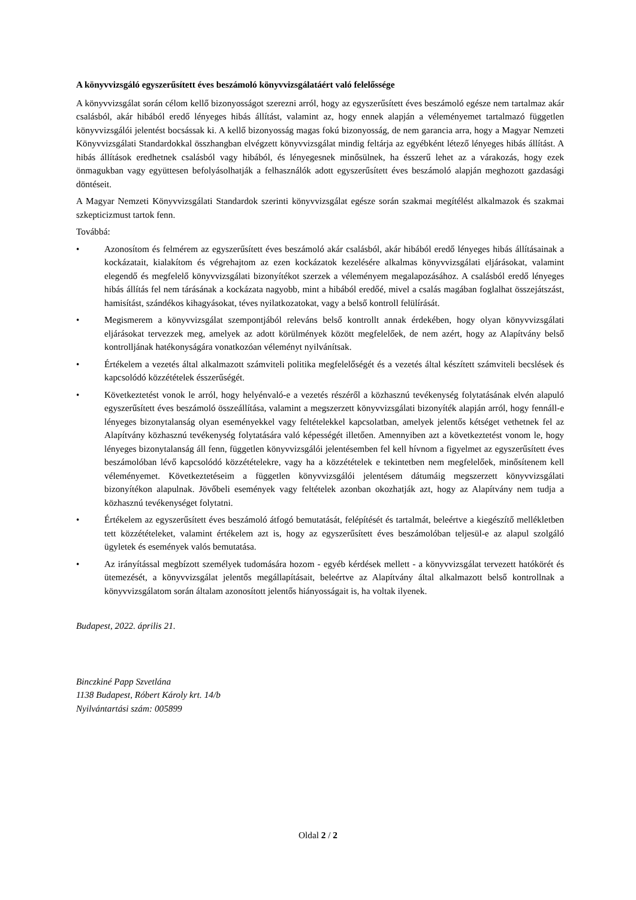A könyvvizsgáló egyszerűsített éves beszámoló könyvvizsgálatáért való felelőssége
A könyvvizsgálat során célom kellő bizonyosságot szerezni arról, hogy az egyszerűsített éves beszámoló egésze nem tartalmaz akár csalásból, akár hibából eredő lényeges hibás állítást, valamint az, hogy ennek alapján a véleményemet tartalmazó független könyvvizsgálói jelentést bocsássak ki. A kellő bizonyosság magas fokú bizonyosság, de nem garancia arra, hogy a Magyar Nemzeti Könyvvizsgálati Standardokkal összhangban elvégzett könyvvizsgálat mindig feltárja az egyébként létező lényeges hibás állítást. A hibás állítások eredhetnek csalásból vagy hibából, és lényegesnek minősülnek, ha ésszerű lehet az a várakozás, hogy ezek önmagukban vagy együttesen befolyásolhatják a felhasználók adott egyszerűsített éves beszámoló alapján meghozott gazdasági döntéseit.
A Magyar Nemzeti Könyvvizsgálati Standardok szerinti könyvvizsgálat egésze során szakmai megítélést alkalmazok és szakmai szkepticizmust tartok fenn.
Továbbá:
• Azonosítom és felmérem az egyszerűsített éves beszámoló akár csalásból, akár hibából eredő lényeges hibás állításainak a kockázatait, kialakítom és végrehajtom az ezen kockázatok kezelésére alkalmas könyvvizsgálati eljárásokat, valamint elegendő és megfelelő könyvvizsgálati bizonyítékot szerzek a véleményem megalapozásához. A csalásból eredő lényeges hibás állítás fel nem tárásának a kockázata nagyobb, mint a hibából eredőé, mivel a csalás magában foglalhat összejátszást, hamisítást, szándékos kihagyásokat, téves nyilatkozatokat, vagy a belső kontroll felülírását.
• Megismerem a könyvvizsgálat szempontjából releváns belső kontrollt annak érdekében, hogy olyan könyvvizsgálati eljárásokat tervezzek meg, amelyek az adott körülmények között megfelelőek, de nem azért, hogy az Alapítvány belső kontrolljának hatékonyságára vonatkozóan véleményt nyilvánítsak.
• Értékelem a vezetés által alkalmazott számviteli politika megfelelőségét és a vezetés által készített számviteli becslések és kapcsolódó közzétételek ésszerűségét.
• Következtetést vonok le arról, hogy helyénvaló-e a vezetés részéről a közhasznú tevékenység folytatásának elvén alapuló egyszerűsített éves beszámoló összeállítása, valamint a megszerzett könyvvizsgálati bizonyíték alapján arról, hogy fennáll-e lényeges bizonytalanság olyan eseményekkel vagy feltételekkel kapcsolatban, amelyek jelentős kétséget vethetnek fel az Alapítvány közhasznú tevékenység folytatására való képességét illetően. Amennyiben azt a következtetést vonom le, hogy lényeges bizonytalanság áll fenn, független könyvvizsgálói jelentésemben fel kell hívnom a figyelmet az egyszerűsített éves beszámolóban lévő kapcsolódó közzétételekre, vagy ha a közzétételek e tekintetben nem megfelelőek, minősítenem kell véleményemet. Következtetéseim a független könyvvizsgálói jelentésem dátumáig megszerzett könyvvizsgálati bizonyítékon alapulnak. Jövőbeli események vagy feltételek azonban okozhatják azt, hogy az Alapítvány nem tudja a közhasznú tevékenységet folytatni.
• Értékelem az egyszerűsített éves beszámoló átfogó bemutatását, felépítését és tartalmát, beleértve a kiegészítő mellékletben tett közzétételeket, valamint értékelem azt is, hogy az egyszerűsített éves beszámolóban teljesül-e az alapul szolgáló ügyletek és események valós bemutatása.
• Az irányítással megbízott személyek tudomására hozom - egyéb kérdések mellett - a könyvvizsgálat tervezett hatókörét és ütemezését, a könyvvizsgálat jelentős megállapításait, beleértve az Alapítvány által alkalmazott belső kontrollnak a könyvvizsgálatom során általam azonosított jelentős hiányosságait is, ha voltak ilyenek.
Budapest, 2022. április 21.
Binczkiné Papp Szvetlána
1138 Budapest, Róbert Károly krt. 14/b
Nyilvántartási szám: 005899
Oldal 2 / 2